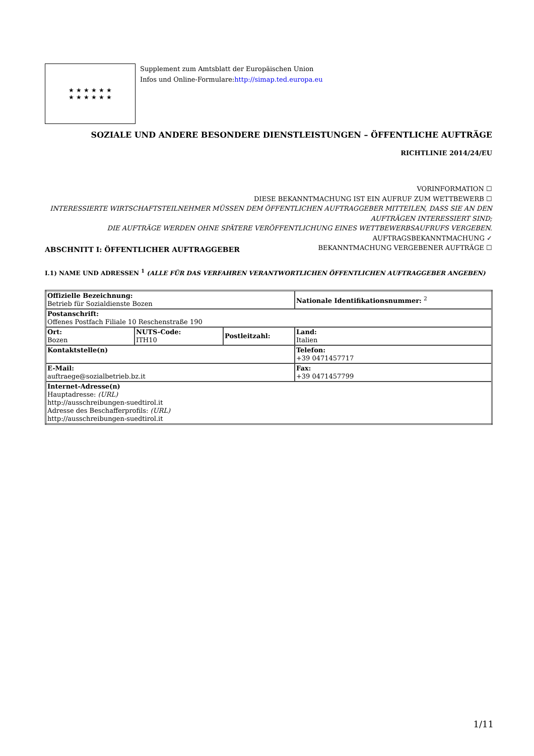★ ★ ★ ★ ★ ★
★ ★ ★ ★ ★ ★
Supplement zum Amtsblatt der Europäischen Union
Infos und Online-Formulare:http://simap.ted.europa.eu
SOZIALE UND ANDERE BESONDERE DIENSTLEISTUNGEN – ÖFFENTLICHE AUFTRÄGE
RICHTLINIE 2014/24/EU
VORINFORMATION ☐
DIESE BEKANNTMACHUNG IST EIN AUFRUF ZUM WETTBEWERB ☐
INTERESSIERTE WIRTSCHAFTSTEILNEHMER MÜSSEN DEM ÖFFENTLICHEN AUFTRAGGEBER MITTEILEN, DASS SIE AN DEN AUFTRÄGEN INTERESSIERT SIND;
DIE AUFTRÄGE WERDEN OHNE SPÄTERE VERÖFFENTLICHUNG EINES WETTBEWERBSAUFRUFS VERGEBEN.
AUFTRAGSBEKANNTMACHUNG ✓
BEKANNTMACHUNG VERGEBENER AUFTRÄGE ☐
ABSCHNITT I: ÖFFENTLICHER AUFTRAGGEBER
I.1) NAME UND ADRESSEN <sup>1</sup> (ALLE FÜR DAS VERFAHREN VERANTWORTLICHEN ÖFFENTLICHEN AUFTRAGGEBER ANGEBEN)
| Offizielle Bezeichnung: Betrieb für Sozialdienste Bozen | | | Nationale Identifikationsnummer: <sup>2</sup> |
| Postanschrift: Offenes Postfach Filiale 10 Reschenstraße 190 | | | |
| Ort: Bozen | NUTS-Code: ITH10 | Postleitzahl: | Land: Italien |
| Kontaktstelle(n) | | | Telefon: +39 0471457717 |
| E-Mail: auftraege@sozialbetrieb.bz.it | | | Fax: +39 0471457799 |
| Internet-Adresse(n) Hauptadresse: (URL) http://ausschreibungen-suedtirol.it Adresse des Beschafferprofils: (URL) http://ausschreibungen-suedtirol.it | | | |
1/11